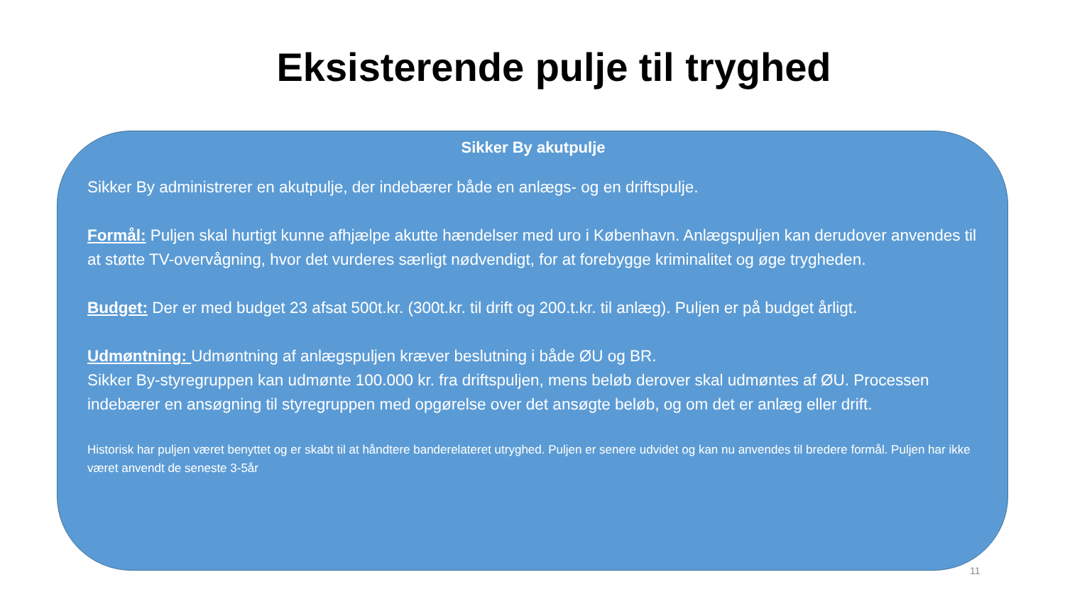Eksisterende pulje til tryghed
Sikker By akutpulje
Sikker By administrerer en akutpulje, der indebærer både en anlægs- og en driftspulje.
Formål: Puljen skal hurtigt kunne afhjælpe akutte hændelser med uro i København. Anlægspuljen kan derudover anvendes til at støtte TV-overvågning, hvor det vurderes særligt nødvendigt, for at forebygge kriminalitet og øge trygheden.
Budget: Der er med budget 23 afsat 500t.kr. (300t.kr. til drift og 200.t.kr. til anlæg). Puljen er på budget årligt.
Udmøntning: Udmøntning af anlægspuljen kræver beslutning i både ØU og BR.
Sikker By-styregruppen kan udmønte 100.000 kr. fra driftspuljen, mens beløb derover skal udmøntes af ØU. Processen indebærer en ansøgning til styregruppen med opgørelse over det ansøgte beløb, og om det er anlæg eller drift.
Historisk har puljen været benyttet og er skabt til at håndtere banderelateret utryghed. Puljen er senere udvidet og kan nu anvendes til bredere formål. Puljen har ikke været anvendt de seneste 3-5år
11